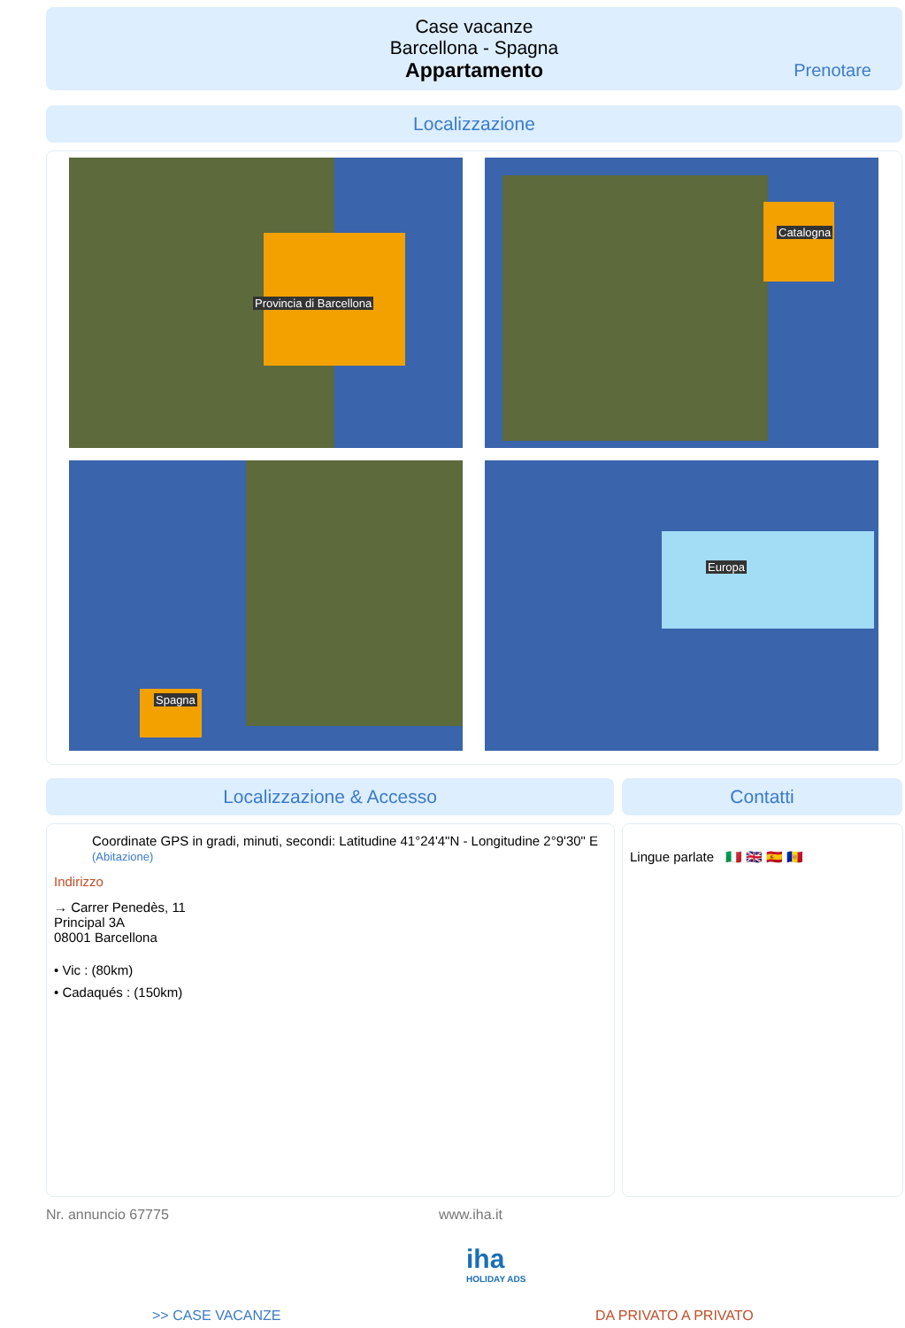Case vacanze
Barcellona - Spagna
Appartamento
Prenotare
Localizzazione
Provincia di Barcellona Catalogna
Spagna Europa
Localizzazione & Accesso Contatti
Coordinate GPS in gradi, minuti, secondi: Latitudine 41°24'4"N - Longitudine 2°9'30" E (Abitazione)
Indirizzo
→ Carrer Penedès, 11
Principal 3A
08001 Barcellona
• Vic : (80km)
• Cadaqués : (150km)
Lingue parlate 🇮🇹 🇬🇧 🇪🇸 🇦🇩
Nr. annuncio 67775 www.iha.it
iha
HOLIDAY ADS
>> CASE VACANZE DA PRIVATO A PRIVATO